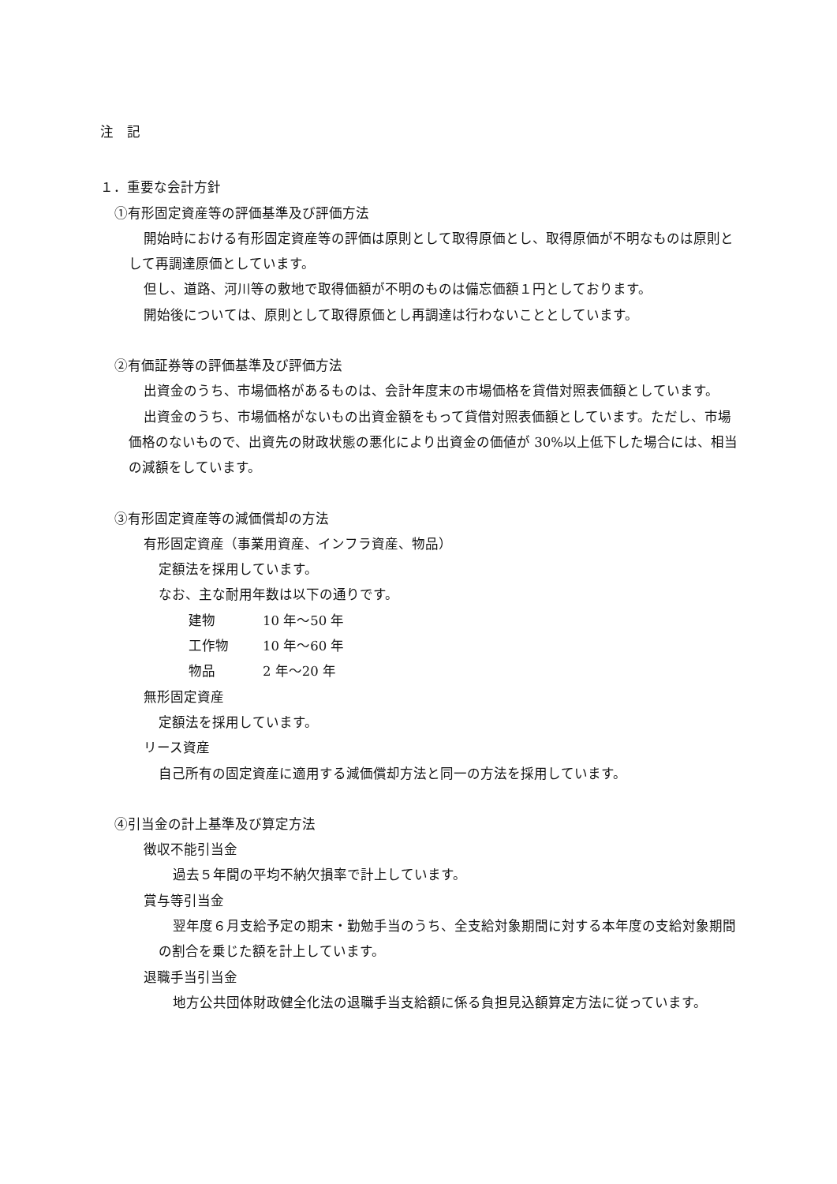注　記
１．重要な会計方針
①有形固定資産等の評価基準及び評価方法
開始時における有形固定資産等の評価は原則として取得原価とし、取得原価が不明なものは原則として再調達原価としています。
但し、道路、河川等の敷地で取得価額が不明のものは備忘価額１円としております。
開始後については、原則として取得原価とし再調達は行わないこととしています。
②有価証券等の評価基準及び評価方法
出資金のうち、市場価格があるものは、会計年度末の市場価格を貸借対照表価額としています。
出資金のうち、市場価格がないもの出資金額をもって貸借対照表価額としています。ただし、市場価格のないもので、出資先の財政状態の悪化により出資金の価値が 30%以上低下した場合には、相当の減額をしています。
③有形固定資産等の減価償却の方法
有形固定資産（事業用資産、インフラ資産、物品）
定額法を採用しています。
なお、主な耐用年数は以下の通りです。
| 建物 | 10 年～50 年 |
| 工作物 | 10 年～60 年 |
| 物品 | 2 年～20 年 |
無形固定資産
定額法を採用しています。
リース資産
自己所有の固定資産に適用する減価償却方法と同一の方法を採用しています。
④引当金の計上基準及び算定方法
徴収不能引当金
過去５年間の平均不納欠損率で計上しています。
賞与等引当金
翌年度６月支給予定の期末・勤勉手当のうち、全支給対象期間に対する本年度の支給対象期間の割合を乗じた額を計上しています。
退職手当引当金
地方公共団体財政健全化法の退職手当支給額に係る負担見込額算定方法に従っています。